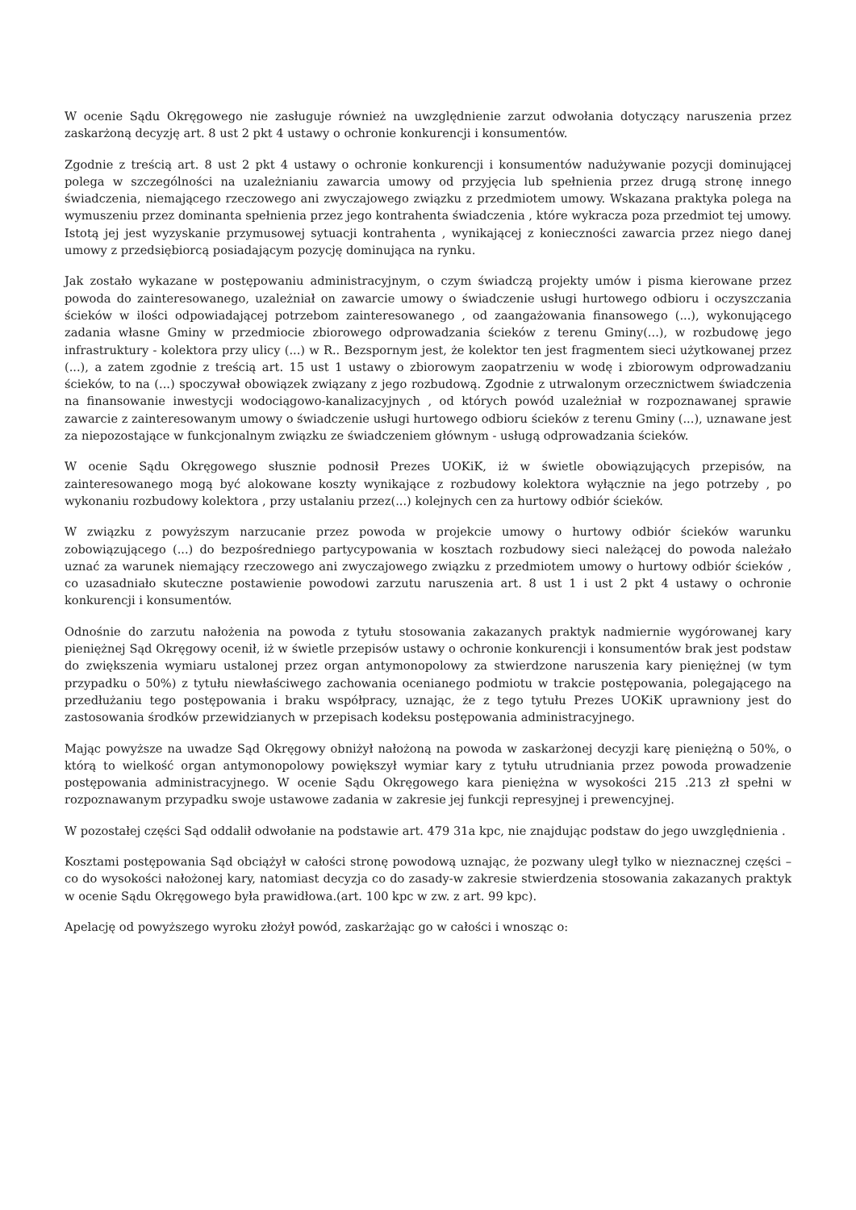W ocenie Sądu Okręgowego nie zasługuje również na uwzględnienie zarzut odwołania dotyczący naruszenia przez zaskarżoną decyzję art. 8 ust 2 pkt 4 ustawy o ochronie konkurencji i konsumentów.
Zgodnie z treścią art. 8 ust 2 pkt 4 ustawy o ochronie konkurencji i konsumentów nadużywanie pozycji dominującej polega w szczególności na uzależnianiu zawarcia umowy od przyjęcia lub spełnienia przez drugą stronę innego świadczenia, niemającego rzeczowego ani zwyczajowego związku z przedmiotem umowy. Wskazana praktyka polega na wymuszeniu przez dominanta spełnienia przez jego kontrahenta świadczenia , które wykracza poza przedmiot tej umowy. Istotą jej jest wyzyskanie przymusowej sytuacji kontrahenta , wynikającej z konieczności zawarcia przez niego danej umowy z przedsiębiorcą posiadającym pozycję dominująca na rynku.
Jak zostało wykazane w postępowaniu administracyjnym, o czym świadczą projekty umów i pisma kierowane przez powoda do zainteresowanego, uzależniał on zawarcie umowy o świadczenie usługi hurtowego odbioru i oczyszczania ścieków w ilości odpowiadającej potrzebom zainteresowanego , od zaangażowania finansowego (...), wykonującego zadania własne Gminy w przedmiocie zbiorowego odprowadzania ścieków z terenu Gminy(...), w rozbudowę jego infrastruktury - kolektora przy ulicy (...) w R.. Bezspornym jest, że kolektor ten jest fragmentem sieci użytkowanej przez (...), a zatem zgodnie z treścią art. 15 ust 1 ustawy o zbiorowym zaopatrzeniu w wodę i zbiorowym odprowadzaniu ścieków, to na (...) spoczywał obowiązek związany z jego rozbudową. Zgodnie z utrwalonym orzecznictwem świadczenia na finansowanie inwestycji wodociągowo-kanalizacyjnych , od których powód uzależniał w rozpoznawanej sprawie zawarcie z zainteresowanym umowy o świadczenie usługi hurtowego odbioru ścieków z terenu Gminy (...), uznawane jest za niepozostające w funkcjonalnym związku ze świadczeniem głównym - usługą odprowadzania ścieków.
W ocenie Sądu Okręgowego słusznie podnosił Prezes UOKiK, iż w świetle obowiązujących przepisów, na zainteresowanego mogą być alokowane koszty wynikające z rozbudowy kolektora wyłącznie na jego potrzeby , po wykonaniu rozbudowy kolektora , przy ustalaniu przez(...) kolejnych cen za hurtowy odbiór ścieków.
W związku z powyższym narzucanie przez powoda w projekcie umowy o hurtowy odbiór ścieków warunku zobowiązującego (...) do bezpośredniego partycypowania w kosztach rozbudowy sieci należącej do powoda należało uznać za warunek niemający rzeczowego ani zwyczajowego związku z przedmiotem umowy o hurtowy odbiór ścieków , co uzasadniało skuteczne postawienie powodowi zarzutu naruszenia art. 8 ust 1 i ust 2 pkt 4 ustawy o ochronie konkurencji i konsumentów.
Odnośnie do zarzutu nałożenia na powoda z tytułu stosowania zakazanych praktyk nadmiernie wygórowanej kary pieniężnej Sąd Okręgowy ocenił, iż w świetle przepisów ustawy o ochronie konkurencji i konsumentów brak jest podstaw do zwiększenia wymiaru ustalonej przez organ antymonopolowy za stwierdzone naruszenia kary pieniężnej (w tym przypadku o 50%) z tytułu niewłaściwego zachowania ocenianego podmiotu w trakcie postępowania, polegającego na przedłużaniu tego postępowania i braku współpracy, uznając, że z tego tytułu Prezes UOKiK uprawniony jest do zastosowania środków przewidzianych w przepisach kodeksu postępowania administracyjnego.
Mając powyższe na uwadze Sąd Okręgowy obniżył nałożoną na powoda w zaskarżonej decyzji karę pieniężną o 50%, o którą to wielkość organ antymonopolowy powiększył wymiar kary z tytułu utrudniania przez powoda prowadzenie postępowania administracyjnego. W ocenie Sądu Okręgowego kara pieniężna w wysokości 215 .213 zł spełni w rozpoznawanym przypadku swoje ustawowe zadania w zakresie jej funkcji represyjnej i prewencyjnej.
W pozostałej części Sąd oddalił odwołanie na podstawie art. 479 31a kpc, nie znajdując podstaw do jego uwzględnienia .
Kosztami postępowania Sąd obciążył w całości stronę powodową uznając, że pozwany uległ tylko w nieznacznej części – co do wysokości nałożonej kary, natomiast decyzja co do zasady-w zakresie stwierdzenia stosowania zakazanych praktyk w ocenie Sądu Okręgowego była prawidłowa.(art. 100 kpc w zw. z art. 99 kpc).
Apelację od powyższego wyroku złożył powód, zaskarżając go w całości i wnosząc o: